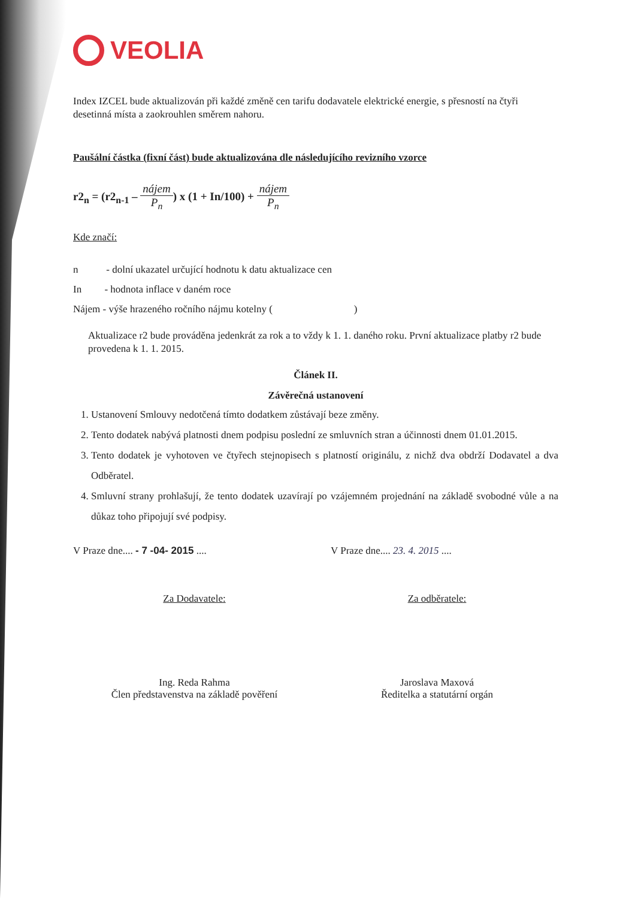VEOLIA
Index IZCEL bude aktualizován při každé změně cen tarifu dodavatele elektrické energie, s přesností na čtyři desetinná místa a zaokrouhlen směrem nahoru.
Paušální částka (fixní část) bude aktualizována dle následujícího revizního vzorce
r2<sub>n</sub> = (r2<sub>n-1</sub> – nájem P<sub>n</sub>) x (1 + In/100) + nájem P<sub>n</sub>
Kde značí:
n - dolní ukazatel určující hodnotu k datu aktualizace cen
In - hodnota inflace v daném roce
Nájem - výše hrazeného ročního nájmu kotelny ( )
Aktualizace r2 bude prováděna jedenkrát za rok a to vždy k 1. 1. daného roku. První aktualizace platby r2 bude provedena k 1. 1. 2015.
Článek II.
Závěrečná ustanovení
1. Ustanovení Smlouvy nedotčená tímto dodatkem zůstávají beze změny.
2. Tento dodatek nabývá platnosti dnem podpisu poslední ze smluvních stran a účinnosti dnem 01.01.2015.
3. Tento dodatek je vyhotoven ve čtyřech stejnopisech s platností originálu, z nichž dva obdrží Dodavatel a dva Odběratel.
4. Smluvní strany prohlašují, že tento dodatek uzavírají po vzájemném projednání na základě svobodné vůle a na důkaz toho připojují své podpisy.
V Praze dne.... - 7 -04- 2015 ....
V Praze dne.... 23. 4. 2015 ....
Za Dodavatele: Za odběratele:
Ing. Reda Rahma
Člen představenstva na základě pověření
Jaroslava Maxová
Ředitelka a statutární orgán